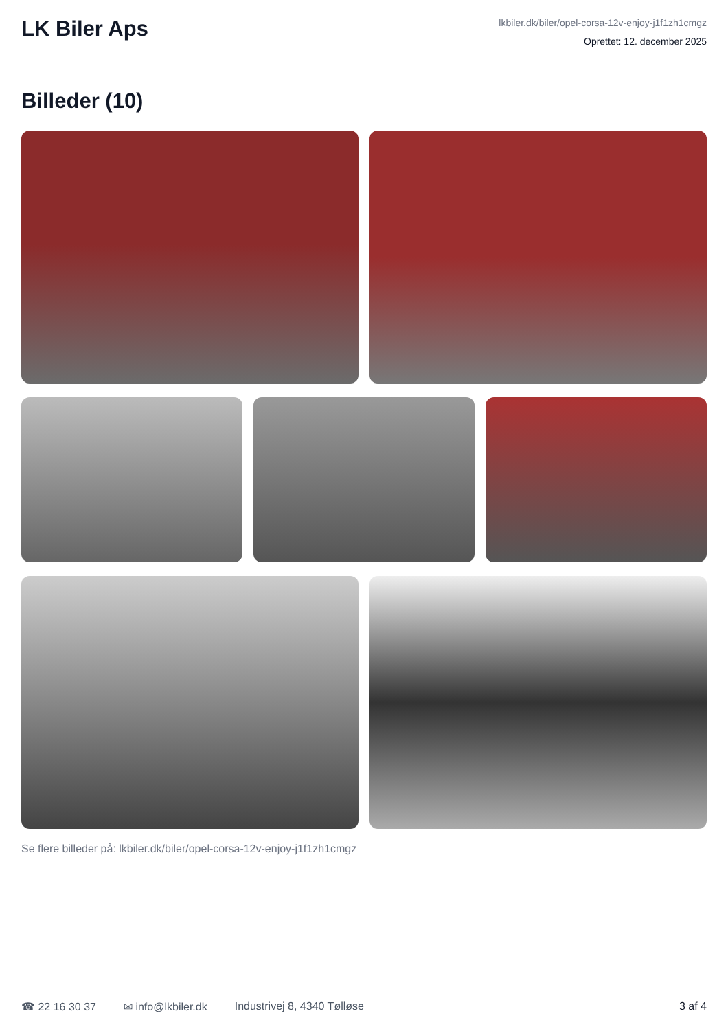LK Biler Aps
lkbiler.dk/biler/opel-corsa-12v-enjoy-j1f1zh1cmgz
Oprettet: 12. december 2025
Billeder (10)
Se flere billeder på: lkbiler.dk/biler/opel-corsa-12v-enjoy-j1f1zh1cmgz
☎ 22 16 30 37 ✉ info@lkbiler.dk Industrivej 8, 4340 Tølløse 3 af 4